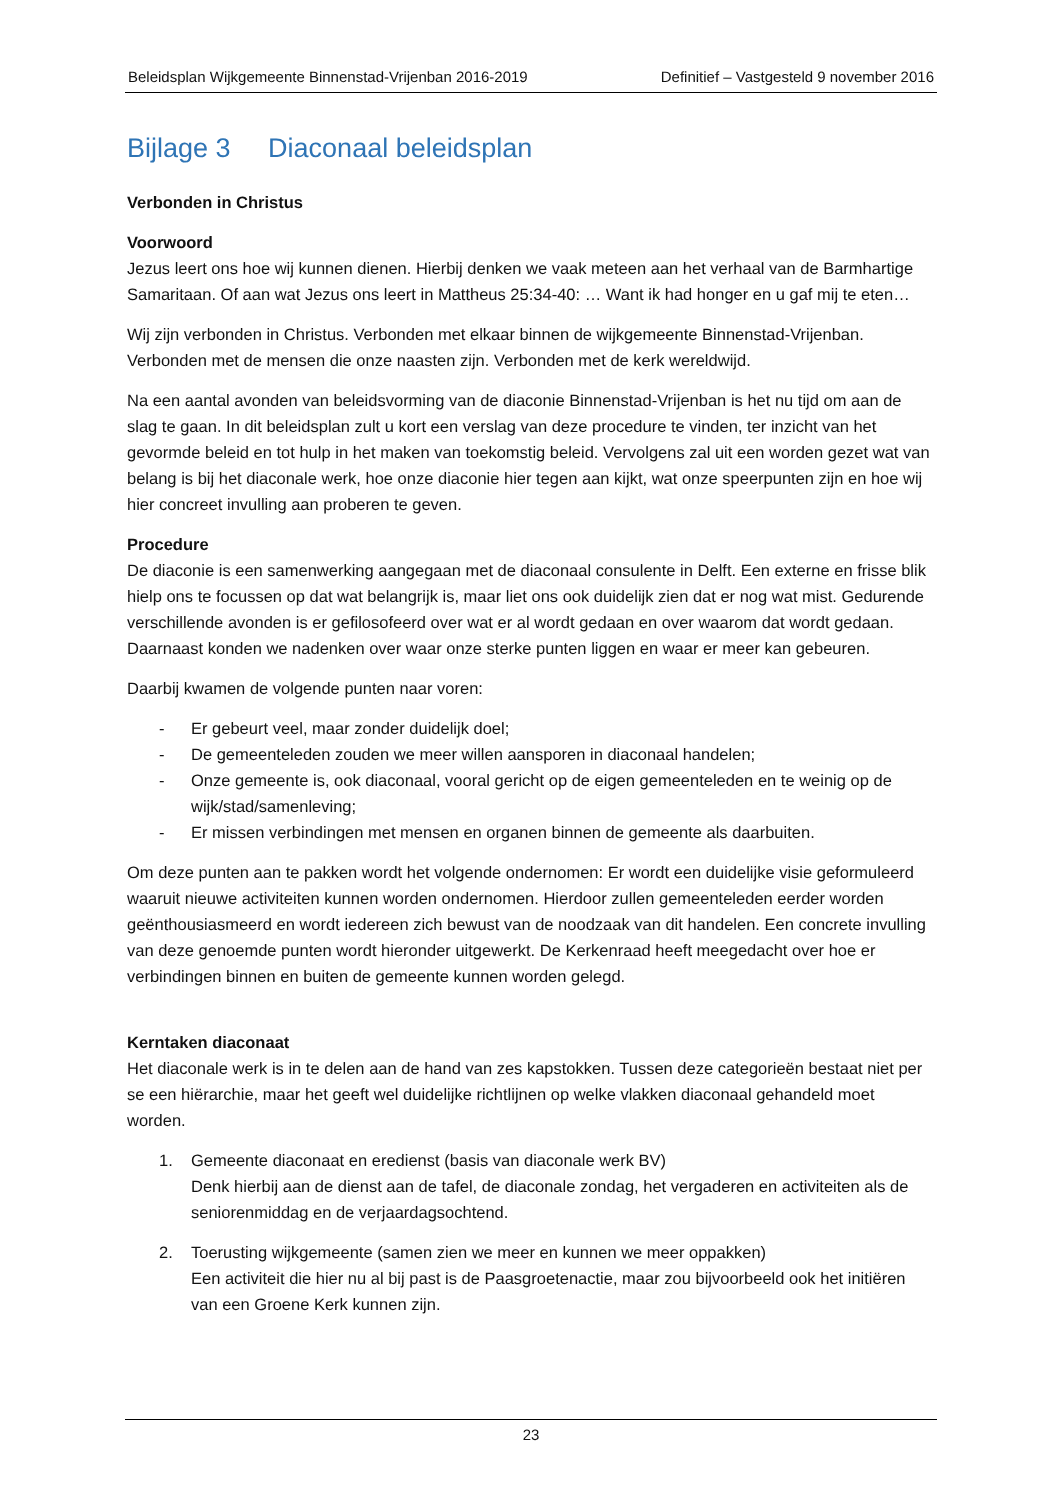Beleidsplan Wijkgemeente Binnenstad-Vrijenban 2016-2019 Definitief – Vastgesteld 9 november 2016
Bijlage 3 Diaconaal beleidsplan
Verbonden in Christus
Voorwoord
Jezus leert ons hoe wij kunnen dienen. Hierbij denken we vaak meteen aan het verhaal van de Barmhartige Samaritaan. Of aan wat Jezus ons leert in Mattheus 25:34-40: … Want ik had honger en u gaf mij te eten…
Wij zijn verbonden in Christus. Verbonden met elkaar binnen de wijkgemeente Binnenstad-Vrijenban. Verbonden met de mensen die onze naasten zijn. Verbonden met de kerk wereldwijd.
Na een aantal avonden van beleidsvorming van de diaconie Binnenstad-Vrijenban is het nu tijd om aan de slag te gaan. In dit beleidsplan zult u kort een verslag van deze procedure te vinden, ter inzicht van het gevormde beleid en tot hulp in het maken van toekomstig beleid. Vervolgens zal uit een worden gezet wat van belang is bij het diaconale werk, hoe onze diaconie hier tegen aan kijkt, wat onze speerpunten zijn en hoe wij hier concreet invulling aan proberen te geven.
Procedure
De diaconie is een samenwerking aangegaan met de diaconaal consulente in Delft. Een externe en frisse blik hielp ons te focussen op dat wat belangrijk is, maar liet ons ook duidelijk zien dat er nog wat mist. Gedurende verschillende avonden is er gefilosofeerd over wat er al wordt gedaan en over waarom dat wordt gedaan. Daarnaast konden we nadenken over waar onze sterke punten liggen en waar er meer kan gebeuren.
Daarbij kwamen de volgende punten naar voren:
- Er gebeurt veel, maar zonder duidelijk doel;
- De gemeenteleden zouden we meer willen aansporen in diaconaal handelen;
- Onze gemeente is, ook diaconaal, vooral gericht op de eigen gemeenteleden en te weinig op de wijk/stad/samenleving;
- Er missen verbindingen met mensen en organen binnen de gemeente als daarbuiten.
Om deze punten aan te pakken wordt het volgende ondernomen: Er wordt een duidelijke visie geformuleerd waaruit nieuwe activiteiten kunnen worden ondernomen. Hierdoor zullen gemeenteleden eerder worden geënthousiasmeerd en wordt iedereen zich bewust van de noodzaak van dit handelen. Een concrete invulling van deze genoemde punten wordt hieronder uitgewerkt. De Kerkenraad heeft meegedacht over hoe er verbindingen binnen en buiten de gemeente kunnen worden gelegd.
Kerntaken diaconaat
Het diaconale werk is in te delen aan de hand van zes kapstokken. Tussen deze categorieën bestaat niet per se een hiërarchie, maar het geeft wel duidelijke richtlijnen op welke vlakken diaconaal gehandeld moet worden.
1. Gemeente diaconaat en eredienst (basis van diaconale werk BV)
Denk hierbij aan de dienst aan de tafel, de diaconale zondag, het vergaderen en activiteiten als de seniorenmiddag en de verjaardagsochtend.
2. Toerusting wijkgemeente (samen zien we meer en kunnen we meer oppakken)
Een activiteit die hier nu al bij past is de Paasgroetenactie, maar zou bijvoorbeeld ook het initiëren van een Groene Kerk kunnen zijn.
23